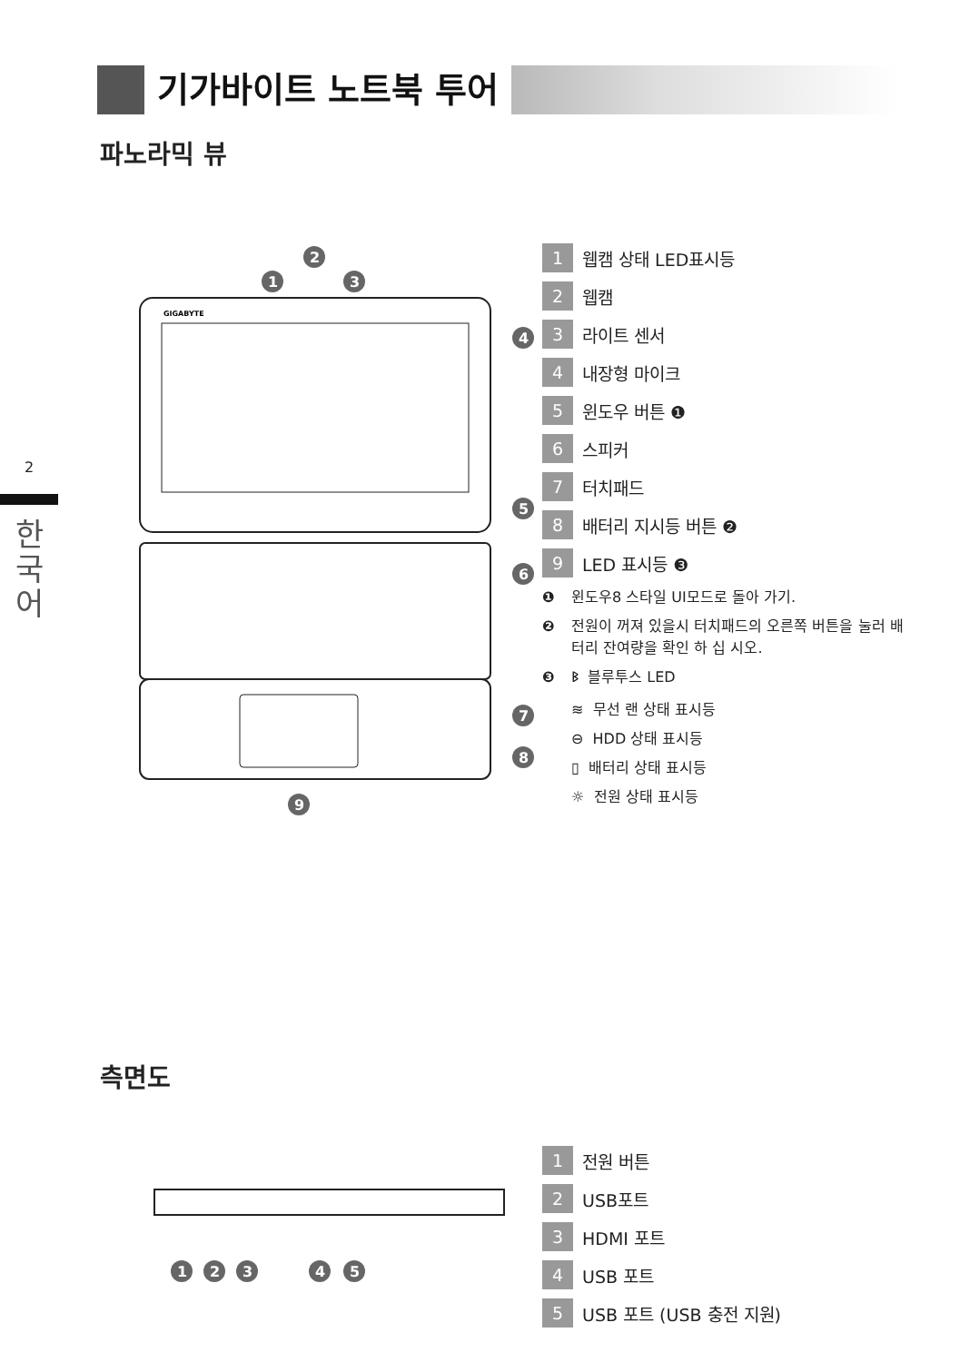기가바이트 노트북 투어
파노라믹 뷰
2
한
국
어
GIGABYTE
1
2
3
4
5
6
7
8
9
1 웹캠 상태 LED표시등
2 웹캠
3 라이트 센서
4 내장형 마이크
5 윈도우 버튼 ❶
6 스피커
7 터치패드
8 배터리 지시등 버튼 ❷
9 LED 표시등 ❸
❶ 윈도우8 스타일 UI모드로 돌아 가기.
❷ 전원이 꺼져 있을시 터치패드의 오른쪽 버튼을 눌러 배터리 잔여량을 확인 하 십 시오.
❸ ᛒ 블루투스 LED
≋ 무선 랜 상태 표시등
⊖ HDD 상태 표시등
▯ 배터리 상태 표시등
☼ 전원 상태 표시등
측면도
1
2
3
4
5
1 전원 버튼
2 USB포트
3 HDMI 포트
4 USB 포트
5 USB 포트 (USB 충전 지원)